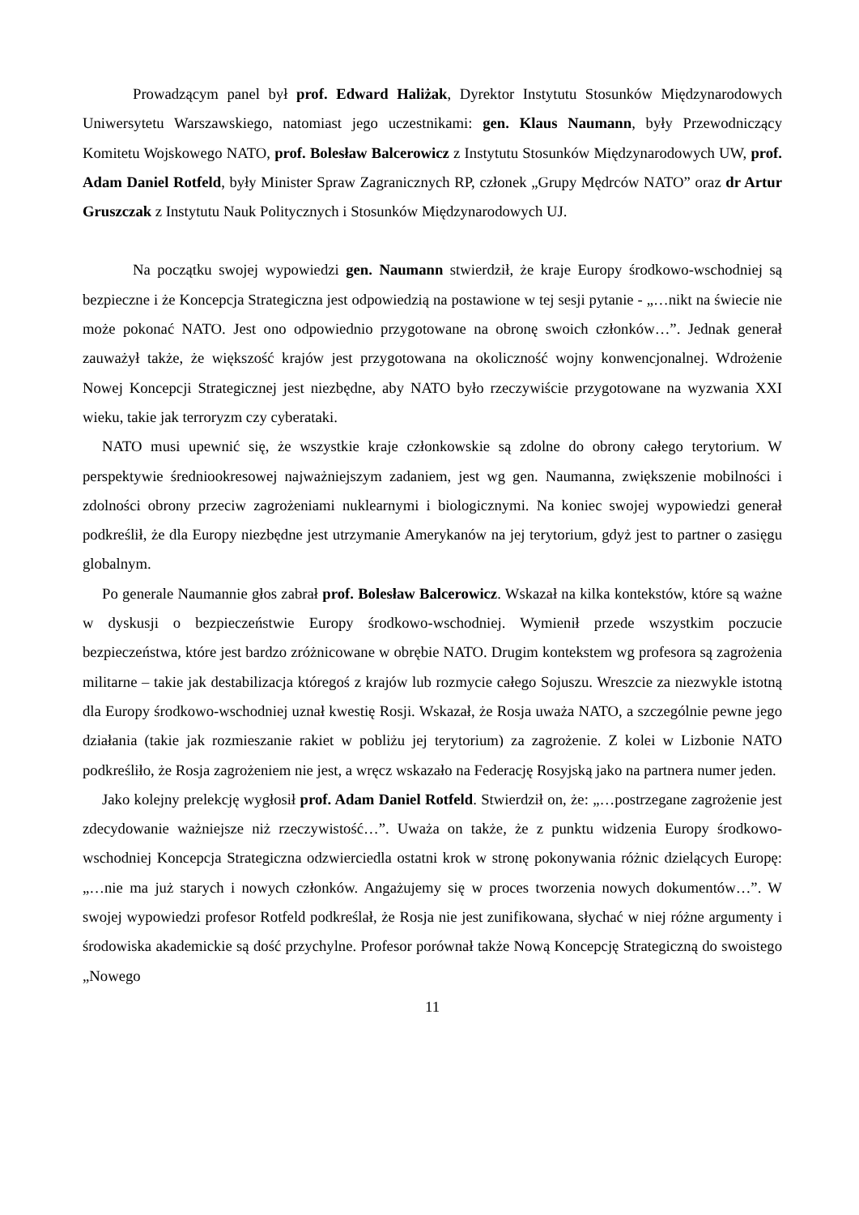Prowadzącym panel był prof. Edward Haliżak, Dyrektor Instytutu Stosunków Międzynarodowych Uniwersytetu Warszawskiego, natomiast jego uczestnikami: gen. Klaus Naumann, były Przewodniczący Komitetu Wojskowego NATO, prof. Bolesław Balcerowicz z Instytutu Stosunków Międzynarodowych UW, prof. Adam Daniel Rotfeld, były Minister Spraw Zagranicznych RP, członek „Grupy Mędrców NATO” oraz dr Artur Gruszczak z Instytutu Nauk Politycznych i Stosunków Międzynarodowych UJ.
Na początku swojej wypowiedzi gen. Naumann stwierdził, że kraje Europy środkowo-wschodniej są bezpieczne i że Koncepcja Strategiczna jest odpowiedzią na postawione w tej sesji pytanie - „…nikt na świecie nie może pokonać NATO. Jest ono odpowiednio przygotowane na obronę swoich członków…”. Jednak generał zauważył także, że większość krajów jest przygotowana na okoliczność wojny konwencjonalnej. Wdrożenie Nowej Koncepcji Strategicznej jest niezbędne, aby NATO było rzeczywiście przygotowane na wyzwania XXI wieku, takie jak terroryzm czy cyberataki.
NATO musi upewnić się, że wszystkie kraje członkowskie są zdolne do obrony całego terytorium. W perspektywie średniookresowej najważniejszym zadaniem, jest wg gen. Naumanna, zwiększenie mobilności i zdolności obrony przeciw zagrożeniami nuklearnymi i biologicznymi. Na koniec swojej wypowiedzi generał podkreślił, że dla Europy niezbędne jest utrzymanie Amerykanów na jej terytorium, gdyż jest to partner o zasięgu globalnym.
Po generale Naumannie głos zabrał prof. Bolesław Balcerowicz. Wskazał na kilka kontekstów, które są ważne w dyskusji o bezpieczeństwie Europy środkowo-wschodniej. Wymienił przede wszystkim poczucie bezpieczeństwa, które jest bardzo zróżnicowane w obrębie NATO. Drugim kontekstem wg profesora są zagrożenia militarne – takie jak destabilizacja któregoś z krajów lub rozmycie całego Sojuszu. Wreszcie za niezwykle istotną dla Europy środkowo-wschodniej uznał kwestię Rosji. Wskazał, że Rosja uważa NATO, a szczególnie pewne jego działania (takie jak rozmieszanie rakiet w pobliżu jej terytorium) za zagrożenie. Z kolei w Lizbonie NATO podkreśliło, że Rosja zagrożeniem nie jest, a wręcz wskazało na Federację Rosyjską jako na partnera numer jeden.
Jako kolejny prelekcję wygłosił prof. Adam Daniel Rotfeld. Stwierdził on, że: „…postrzegane zagrożenie jest zdecydowanie ważniejsze niż rzeczywistość…”. Uważa on także, że z punktu widzenia Europy środkowo-wschodniej Koncepcja Strategiczna odzwierciedla ostatni krok w stronę pokonywania różnic dzielących Europę: „…nie ma już starych i nowych członków. Angażujemy się w proces tworzenia nowych dokumentów…”. W swojej wypowiedzi profesor Rotfeld podkreślał, że Rosja nie jest zunifikowana, słychać w niej różne argumenty i środowiska akademickie są dość przychylne. Profesor porównał także Nową Koncepcję Strategiczną do swoistego „Nowego
11